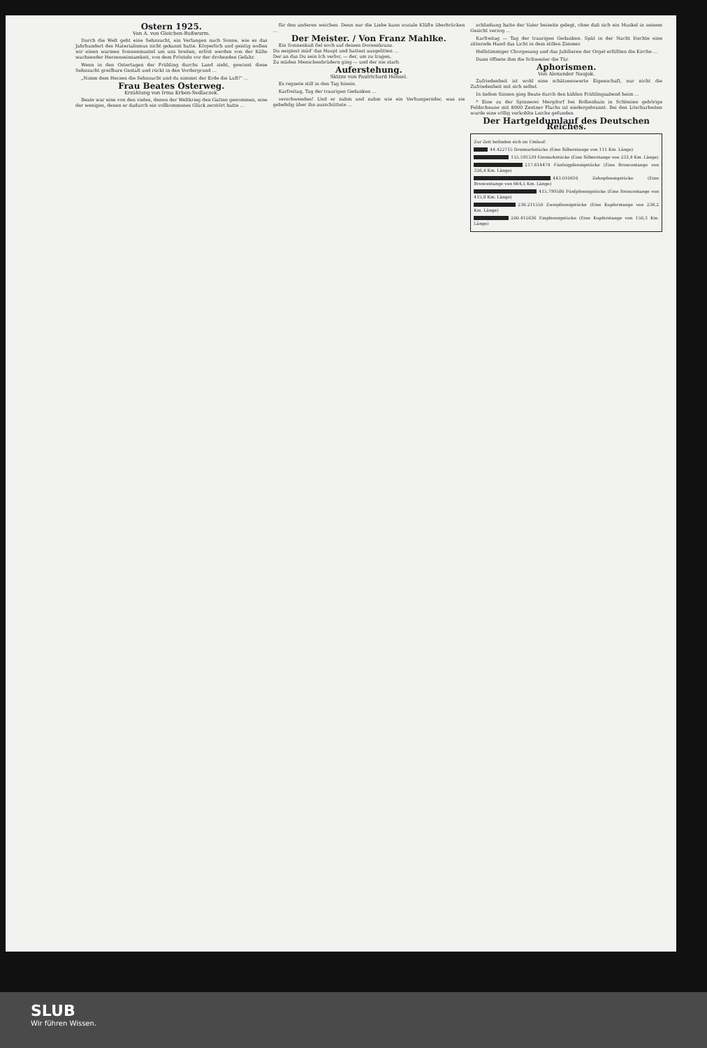Ostern 1925.
Von A. von Gleichen-Rußwurm.
Durch die Welt geht eine Sehnsucht, ein Verlangen nach Sonne, wie es das Jahrhundert des Materialismus nicht gekannt hatte. Körperlich und geistig wollen wir einen warmen Sonnenmantel um uns breiten, erlöst werden von der Kälte wachsender Herzenseinsamkeit, von dem Frösteln vor der drohenden Gefahr.
Wenn in den Ostertagen der Frühling durchs Land zieht, gewinnt diese Sehnsucht greifbare Gestalt und rückt in den Vordergrund ...
„Nimm dem Herzen die Sehnsucht und du nimmst der Erde die Luft!" ...
Frau Beates Osterweg.
Erzählung von Irma Erben-Sedlaczek.
Beate war eine von den vielen, denen der Weltkrieg den Gatten genommen, eine der wenigen, denen er dadurch ein vollkommenes Glück zerstört hatte ...
für den anderen weichen. Denn nur die Liebe kann soziale Klüfte überbrücken ...
Der Meister. / Von Franz Mahlke.
Ein Sonnenkuß fiel noch auf deinen Dornenkranz.
Du neigtest müd' das Haupt und hattest ausgelitten ...
Der an das Du sein Ich verlor, — der, um zu tragen,
Zu müden Menschenbrüdern ging — und der nie starb.
Auferstehung.
Skizze von Paulrichard Hensel.
Es regnete still in den Tag hinein.
Karfreitag, Tag der traurigen Gedanken ...
verschwenden! Und er nahm und nahm wie ein Verhungernder, was sie gebefelig über ihn ausschüttete ...
schließung hatte der Vater beiseite gelegt, ohne daß sich ein Muskel in seinem Gesicht verzog ...
Karfreitag — Tag der traurigen Gedanken. Spät in der Nacht löschte eine zitternde Hand das Licht in dem stillen Zimmer.
Hellstimmiger Chorgesang und das Jubilieren der Orgel erfüllten die Kirche ...
Dann öffnete ihm die Schwester die Tür.
Aphorismen.
Von Alexander Naujok.
Zufriedenheit ist wohl eine schätzenswerte Eigenschaft, nur nicht die Zufriedenheit mit sich selbst.
In tiefem Sinnen ging Beate durch den kühlen Frühlingsabend heim ...
* Eine zu der Spinnerei Mergdorf bei Bolkenhain in Schlesien gehörige Feldscheune mit 8000 Zentner Flachs ist niedergebrannt. Bei den Löscharbeiten wurde eine völlig verkohlte Leiche gefunden.
Der Hartgeldumlauf des Deutschen Reiches.
Zur Zeit befinden sich im Umlauf:
44.422715 Dreimarkstücke (Eine Silberstange von 111 Km. Länge)
155.591539 Einmarkstücke (Eine Silberstange von 233,4 Km. Länge)
217.614474 Fünfzigpfennigstücke (Eine Broncestange von 326,4 Km. Länge)
443.010610 Zehnpfennigstücke (Eine Broncestange von 664,5 Km. Länge)
415.799580 Fünfpfennigstücke (Eine Broncestange von 415,8 Km. Länge)
236.211550 Zweipfennigstücke (Eine Kupferstange von 236,2 Km. Länge)
200.412636 Einpfennigstücke (Eine Kupferstange von 150,3 Km. Länge)
SLUB
Wir führen Wissen.